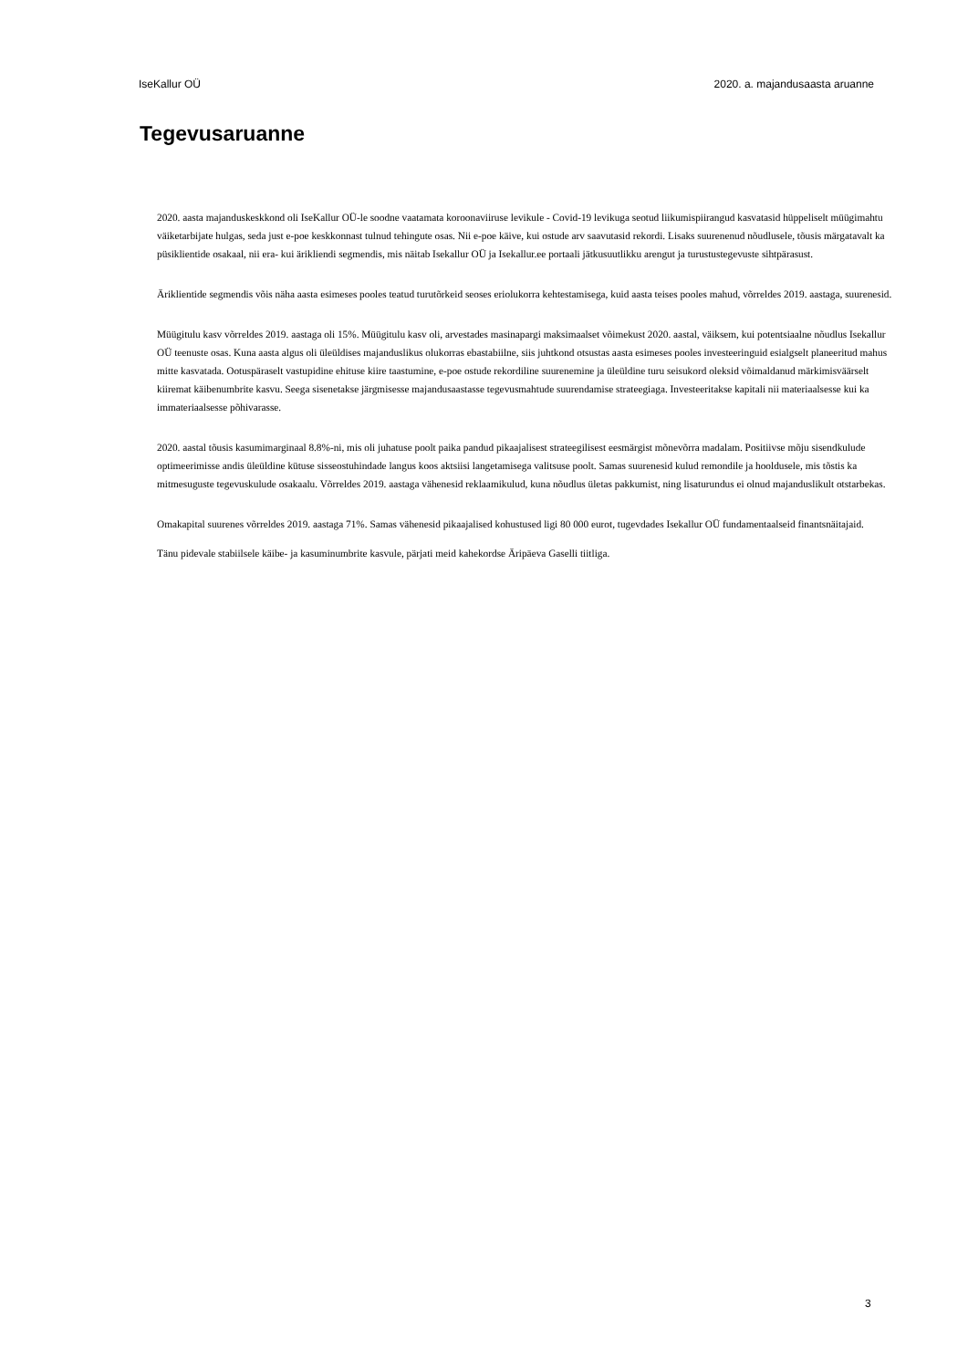IseKallur OÜ 2020. a. majandusaasta aruanne
Tegevusaruanne
2020. aasta majanduskeskkond oli IseKallur OÜ-le soodne vaatamata koroonaviiruse levikule - Covid-19 levikuga seotud liikumispiirangud kasvatasid hüppeliselt müügimahtu väiketarbijate hulgas, seda just e-poe keskkonnast tulnud tehingute osas. Nii e-poe käive, kui ostude arv saavutasid rekordi. Lisaks suurenenud nõudlusele, tõusis märgatavalt ka püsiklientide osakaal, nii era- kui ärikliendi segmendis, mis näitab Isekallur OÜ ja Isekallur.ee portaali jätkusuutlikku arengut ja turustustegevuste sihtpärasust.
Äriklientide segmendis võis näha aasta esimeses pooles teatud turutõrkeid seoses eriolukorra kehtestamisega, kuid aasta teises pooles mahud, võrreldes 2019. aastaga, suurenesid.
Müügitulu kasv võrreldes 2019. aastaga oli 15%. Müügitulu kasv oli, arvestades masinapargi maksimaalset võimekust 2020. aastal, väiksem, kui potentsiaalne nõudlus Isekallur OÜ teenuste osas. Kuna aasta algus oli üleüldises majanduslikus olukorras ebastabiilne, siis juhtkond otsustas aasta esimeses pooles investeeringuid esialgselt planeeritud mahus mitte kasvatada. Ootuspäraselt vastupidine ehituse kiire taastumine, e-poe ostude rekordiline suurenemine ja üleüldine turu seisukord oleksid võimaldanud märkimisväärselt kiiremat käibenumbrite kasvu. Seega sisenetakse järgmisesse majandusaastasse tegevusmahtude suurendamise strateegiaga. Investeeritakse kapitali nii materiaalsesse kui ka immateriaalsesse põhivarasse.
2020. aastal tõusis kasumimarginaal 8.8%-ni, mis oli juhatuse poolt paika pandud pikaajalisest strateegilisest eesmärgist mõnevõrra madalam. Positiivse mõju sisendkulude optimeerimisse andis üleüldine kütuse sisseostuhindade langus koos aktsiisi langetamisega valitsuse poolt. Samas suurenesid kulud remondile ja hooldusele, mis tõstis ka mitmesuguste tegevuskulude osakaalu. Võrreldes 2019. aastaga vähenesid reklaamikulud, kuna nõudlus ületas pakkumist, ning lisaturundus ei olnud majanduslikult otstarbekas.
Omakapital suurenes võrreldes 2019. aastaga 71%. Samas vähenesid pikaajalised kohustused ligi 80 000 eurot, tugevdades Isekallur OÜ fundamentaalseid finantsnäitajaid.
Tänu pidevale stabiilsele käibe- ja kasuminumbrite kasvule, pärjati meid kahekordse Äripäeva Gaselli tiitliga.
3